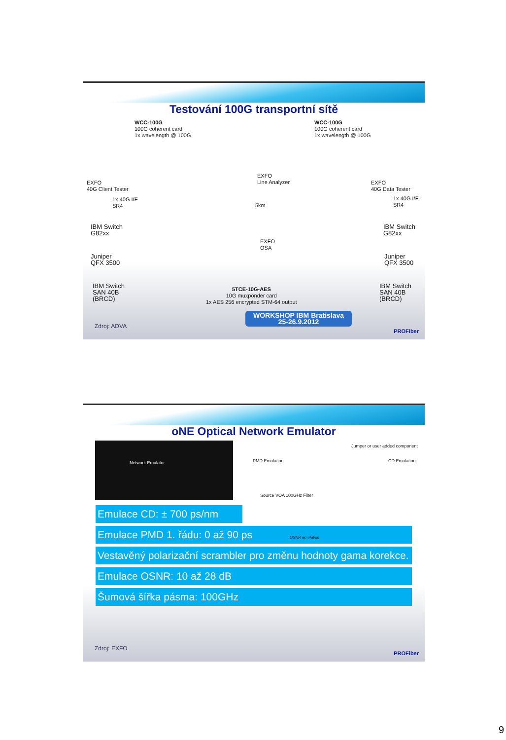Testování 100G transportní sítě
WCC-100G
100G coherent card
1x wavelength @ 100G
WCC-100G
100G coherent card
1x wavelength @ 100G
EXFO
40G Client Tester
EXFO
Line Analyzer
EXFO
40G Data Tester
1x 40G I/F
SR4
1x 40G I/F
SR4
IBM Switch
G82xx
IBM Switch
G82xx
Juniper
QFX 3500
Juniper
QFX 3500
IBM Switch
SAN 40B
(BRCD)
IBM Switch
SAN 40B
(BRCD)
5km
EXFO
OSA
5TCE-10G-AES
10G muxponder card
1x AES 256 encrypted STM-64 output
WORKSHOP IBM Bratislava
25-26.9.2012
Zdroj: ADVA
PROFiber
oNE Optical Network Emulator
Network Emulator
PMD Emulation
Jumper or user added component
CD Emulation
Source VOA 100GHz Filter
Emulace CD: ± 700 ps/nm
OSNR emulation
Emulace PMD 1. řádu: 0 až 90 ps
Vestavěný polarizační scrambler pro změnu hodnoty gama korekce.
Emulace OSNR: 10 až 28 dB
Šumová šířka pásma: 100GHz
Zdroj: EXFO
PROFiber
9